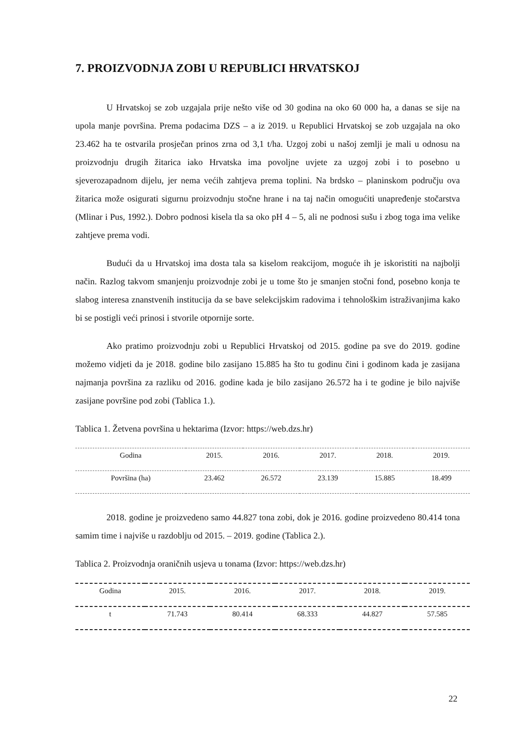7. PROIZVODNJA ZOBI U REPUBLICI HRVATSKOJ
U Hrvatskoj se zob uzgajala prije nešto više od 30 godina na oko 60 000 ha, a danas se sije na upola manje površina. Prema podacima DZS – a iz 2019. u Republici Hrvatskoj se zob uzgajala na oko 23.462 ha te ostvarila prosječan prinos zrna od 3,1 t/ha. Uzgoj zobi u našoj zemlji je mali u odnosu na proizvodnju drugih žitarica iako Hrvatska ima povoljne uvjete za uzgoj zobi i to posebno u sjeverozapadnom dijelu, jer nema većih zahtjeva prema toplini. Na brdsko – planinskom području ova žitarica može osigurati sigurnu proizvodnju stočne hrane i na taj način omogućiti unapređenje stočarstva (Mlinar i Pus, 1992.). Dobro podnosi kisela tla sa oko pH 4 – 5, ali ne podnosi sušu i zbog toga ima velike zahtjeve prema vodi.
Budući da u Hrvatskoj ima dosta tala sa kiselom reakcijom, moguće ih je iskoristiti na najbolji način. Razlog takvom smanjenju proizvodnje zobi je u tome što je smanjen stočni fond, posebno konja te slabog interesa znanstvenih institucija da se bave selekcijskim radovima i tehnološkim istraživanjima kako bi se postigli veći prinosi i stvorile otpornije sorte.
Ako pratimo proizvodnju zobi u Republici Hrvatskoj od 2015. godine pa sve do 2019. godine možemo vidjeti da je 2018. godine bilo zasijano 15.885 ha što tu godinu čini i godinom kada je zasijana najmanja površina za razliku od 2016. godine kada je bilo zasijano 26.572 ha i te godine je bilo najviše zasijane površine pod zobi (Tablica 1.).
Tablica 1. Žetvena površina u hektarima (Izvor: https://web.dzs.hr)
| Godina | 2015. | 2016. | 2017. | 2018. | 2019. |
| Površina (ha) | 23.462 | 26.572 | 23.139 | 15.885 | 18.499 |
2018. godine je proizvedeno samo 44.827 tona zobi, dok je 2016. godine proizvedeno 80.414 tona samim time i najviše u razdoblju od 2015. – 2019. godine (Tablica 2.).
Tablica 2. Proizvodnja oraničnih usjeva u tonama (Izvor: https://web.dzs.hr)
| Godina | 2015. | 2016. | 2017. | 2018. | 2019. |
| t | 71.743 | 80.414 | 68.333 | 44.827 | 57.585 |
22